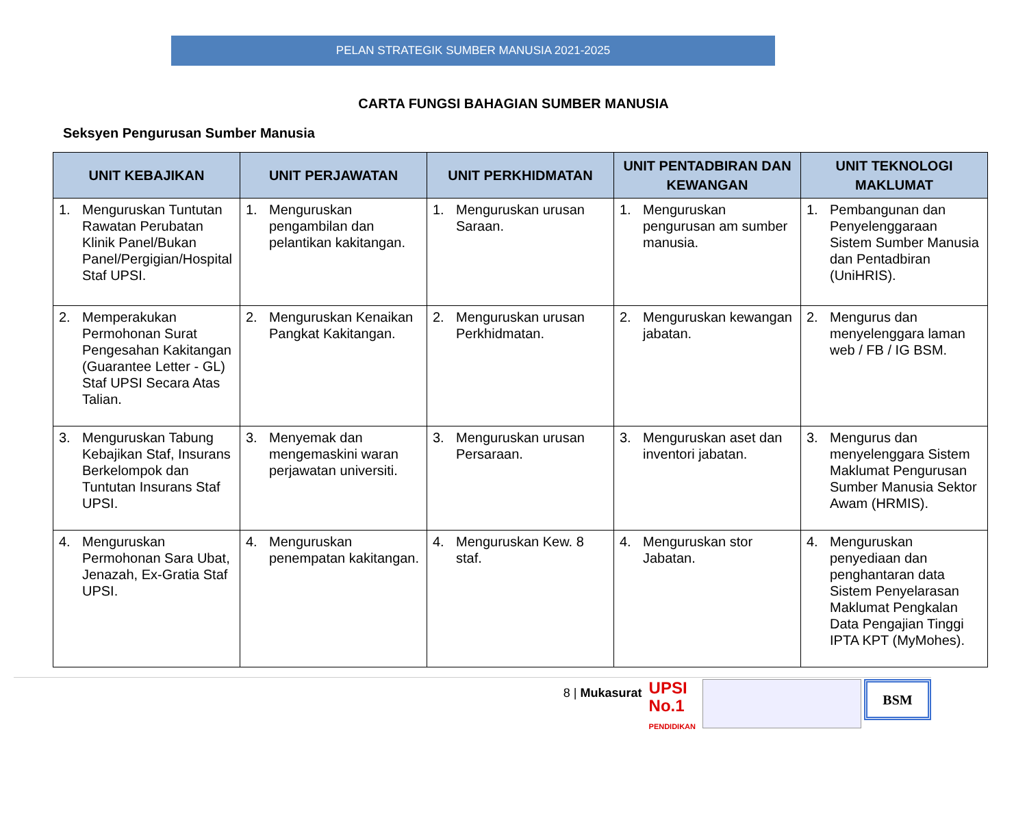PELAN STRATEGIK SUMBER MANUSIA 2021-2025
CARTA FUNGSI BAHAGIAN SUMBER MANUSIA
Seksyen Pengurusan Sumber Manusia
| UNIT KEBAJIKAN | UNIT PERJAWATAN | UNIT PERKHIDMATAN | UNIT PENTADBIRAN DAN KEWANGAN | UNIT TEKNOLOGI MAKLUMAT |
| --- | --- | --- | --- | --- |
| 1. Menguruskan Tuntutan Rawatan Perubatan Klinik Panel/Bukan Panel/Pergigian/Hospital Staf UPSI. | 1. Menguruskan pengambilan dan pelantikan kakitangan. | 1. Menguruskan urusan Saraan. | 1. Menguruskan pengurusan am sumber manusia. | 1. Pembangunan dan Penyelenggaraan Sistem Sumber Manusia dan Pentadbiran (UniHRIS). |
| 2. Memperakukan Permohonan Surat Pengesahan Kakitangan (Guarantee Letter - GL) Staf UPSI Secara Atas Talian. | 2. Menguruskan Kenaikan Pangkat Kakitangan. | 2. Menguruskan urusan Perkhidmatan. | 2. Menguruskan kewangan jabatan. | 2. Mengurus dan menyelenggara laman web / FB / IG BSM. |
| 3. Menguruskan Tabung Kebajikan Staf, Insurans Berkelompok dan Tuntutan Insurans Staf UPSI. | 3. Menyemak dan mengemaskini waran perjawatan universiti. | 3. Menguruskan urusan Persaraan. | 3. Menguruskan aset dan inventori jabatan. | 3. Mengurus dan menyelenggara Sistem Maklumat Pengurusan Sumber Manusia Sektor Awam (HRMIS). |
| 4. Menguruskan Permohonan Sara Ubat, Jenazah, Ex-Gratia Staf UPSI. | 4. Menguruskan penempatan kakitangan. | 4. Menguruskan Kew. 8 staf. | 4. Menguruskan stor Jabatan. | 4. Menguruskan penyediaan dan penghantaran data Sistem Penyelarasan Maklumat Pengkalan Data Pengajian Tinggi IPTA KPT (MyMohes). |
8 | Mukasurat
UPSI
No.1
PENDIDIKAN
BSM